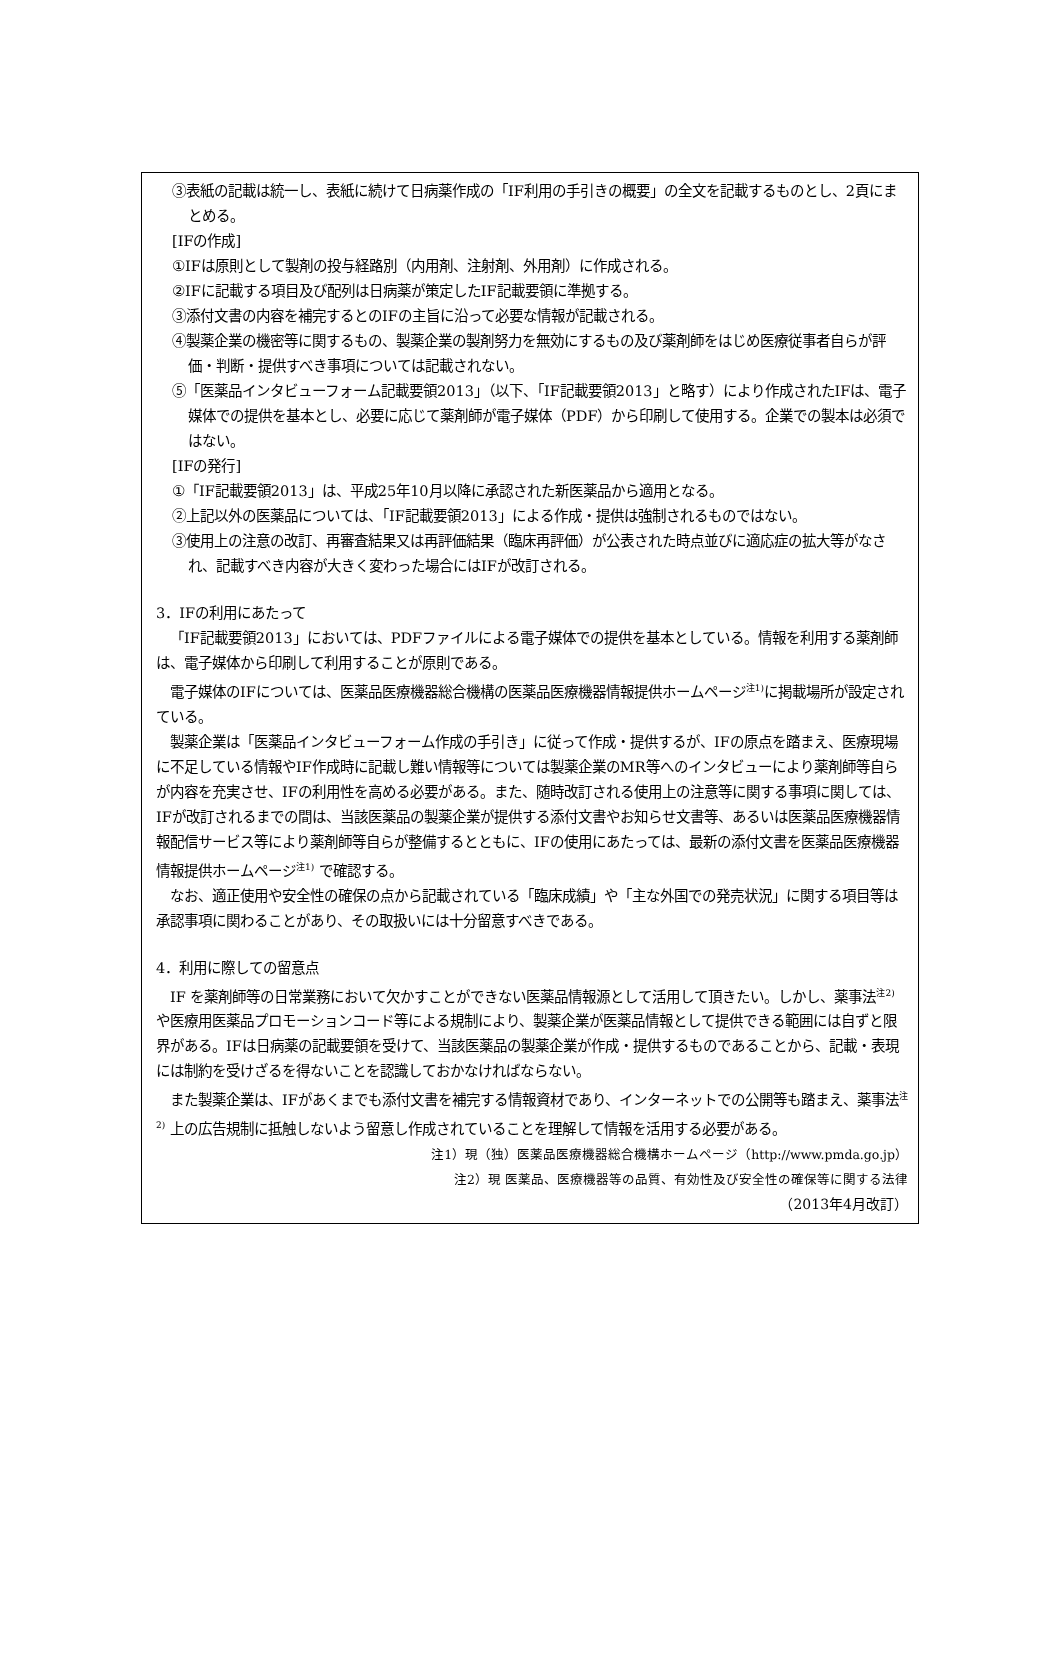③表紙の記載は統一し、表紙に続けて日病薬作成の「IF利用の手引きの概要」の全文を記載するものとし、2頁にまとめる。
[IFの作成]
①IFは原則として製剤の投与経路別（内用剤、注射剤、外用剤）に作成される。
②IFに記載する項目及び配列は日病薬が策定したIF記載要領に準拠する。
③添付文書の内容を補完するとのIFの主旨に沿って必要な情報が記載される。
④製薬企業の機密等に関するもの、製薬企業の製剤努力を無効にするもの及び薬剤師をはじめ医療従事者自らが評価・判断・提供すべき事項については記載されない。
⑤「医薬品インタビューフォーム記載要領2013」（以下、「IF記載要領2013」と略す）により作成されたIFは、電子媒体での提供を基本とし、必要に応じて薬剤師が電子媒体（PDF）から印刷して使用する。企業での製本は必須ではない。
[IFの発行]
①「IF記載要領2013」は、平成25年10月以降に承認された新医薬品から適用となる。
②上記以外の医薬品については、「IF記載要領2013」による作成・提供は強制されるものではない。
③使用上の注意の改訂、再審査結果又は再評価結果（臨床再評価）が公表された時点並びに適応症の拡大等がなされ、記載すべき内容が大きく変わった場合にはIFが改訂される。
3．IFの利用にあたって
「IF記載要領2013」においては、PDFファイルによる電子媒体での提供を基本としている。情報を利用する薬剤師は、電子媒体から印刷して利用することが原則である。
電子媒体のIFについては、医薬品医療機器総合機構の医薬品医療機器情報提供ホームページ<sup>注1)</sup>に掲載場所が設定されている。
製薬企業は「医薬品インタビューフォーム作成の手引き」に従って作成・提供するが、IFの原点を踏まえ、医療現場に不足している情報やIF作成時に記載し難い情報等については製薬企業のMR等へのインタビューにより薬剤師等自らが内容を充実させ、IFの利用性を高める必要がある。また、随時改訂される使用上の注意等に関する事項に関しては、IFが改訂されるまでの間は、当該医薬品の製薬企業が提供する添付文書やお知らせ文書等、あるいは医薬品医療機器情報配信サービス等により薬剤師等自らが整備するとともに、IFの使用にあたっては、最新の添付文書を医薬品医療機器情報提供ホームページ<sup>注1)</sup> で確認する。
なお、適正使用や安全性の確保の点から記載されている「臨床成績」や「主な外国での発売状況」に関する項目等は承認事項に関わることがあり、その取扱いには十分留意すべきである。
4．利用に際しての留意点
IF を薬剤師等の日常業務において欠かすことができない医薬品情報源として活用して頂きたい。しかし、薬事法<sup>注2)</sup> や医療用医薬品プロモーションコード等による規制により、製薬企業が医薬品情報として提供できる範囲には自ずと限界がある。IFは日病薬の記載要領を受けて、当該医薬品の製薬企業が作成・提供するものであることから、記載・表現には制約を受けざるを得ないことを認識しておかなければならない。
また製薬企業は、IFがあくまでも添付文書を補完する情報資材であり、インターネットでの公開等も踏まえ、薬事法<sup>注2)</sup> 上の広告規制に抵触しないよう留意し作成されていることを理解して情報を活用する必要がある。
注1）現（独）医薬品医療機器総合機構ホームページ（http://www.pmda.go.jp）
注2）現 医薬品、医療機器等の品質、有効性及び安全性の確保等に関する法律
（2013年4月改訂）